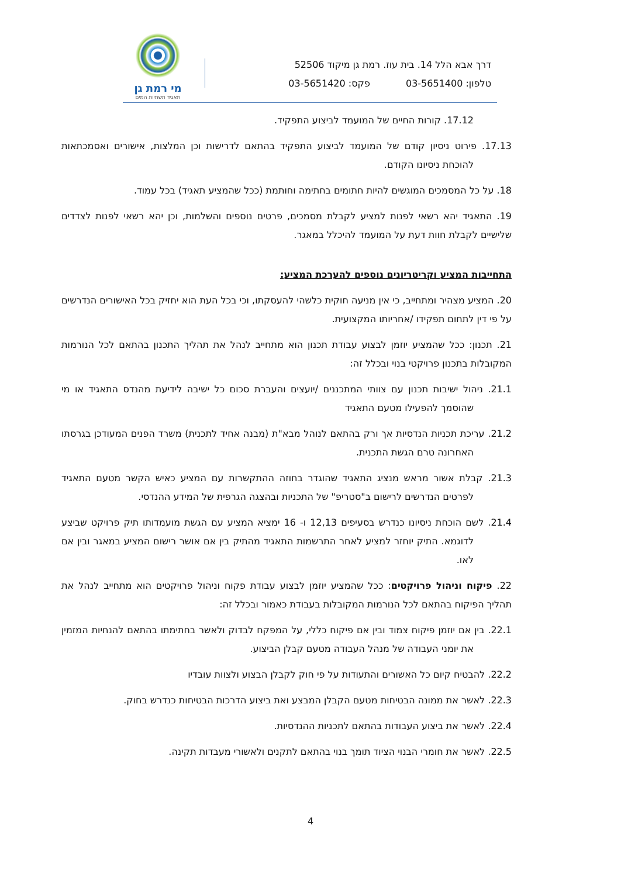מי רמת גן
תאגיד תשתיות המים
דרך אבא הלל 14. בית עוז. רמת גן מיקוד 52506
טלפון: 03-5651400 פקס: 03-5651420
17.12. קורות החיים של המועמד לביצוע התפקיד.
17.13. פירוט ניסיון קודם של המועמד לביצוע התפקיד בהתאם לדרישות וכן המלצות, אישורים ואסמכתאות להוכחת ניסיונו הקודם.
18. על כל המסמכים המוגשים להיות חתומים בחתימה וחותמת (ככל שהמציע תאגיד) בכל עמוד.
19. התאגיד יהא רשאי לפנות למציע לקבלת מסמכים, פרטים נוספים והשלמות, וכן יהא רשאי לפנות לצדדים שלישיים לקבלת חוות דעת על המועמד להיכלל במאגר.
התחייבות המציע וקריטריונים נוספים להערכת המציע:
20. המציע מצהיר ומתחייב, כי אין מניעה חוקית כלשהי להעסקתו, וכי בכל העת הוא יחזיק בכל האישורים הנדרשים על פי דין לתחום תפקידו /אחריותו המקצועית.
21. תכנון: ככל שהמציע יוזמן לבצוע עבודת תכנון הוא מתחייב לנהל את תהליך התכנון בהתאם לכל הנורמות המקובלות בתכנון פרויקטי בנוי ובכלל זה:
21.1. ניהול ישיבות תכנון עם צוותי המתכננים /יועצים והעברת סכום כל ישיבה לידיעת מהנדס התאגיד או מי שהוסמך להפעילו מטעם התאגיד
21.2. עריכת תכניות הנדסיות אך ורק בהתאם לנוהל מבא"ת (מבנה אחיד לתכנית) משרד הפנים המעודכן בגרסתו האחרונה טרם הגשת התכנית.
21.3. קבלת אשור מראש מנציג התאגיד שהוגדר בחוזה ההתקשרות עם המציע כאיש הקשר מטעם התאגיד לפרטים הנדרשים לרישום ב"סטריפ" של התכניות ובהצגה הגרפית של המידע ההנדסי.
21.4. לשם הוכחת ניסיונו כנדרש בסעיפים 12,13 ו- 16 ימציא המציע עם הגשת מועמדותו תיק פרויקט שביצע לדוגמא. התיק יוחזר למציע לאחר התרשמות התאגיד מהתיק בין אם אושר רישום המציע במאגר ובין אם לאו.
22. פיקוח וניהול פרויקטים: ככל שהמציע יוזמן לבצוע עבודת פקוח וניהול פרויקטים הוא מתחייב לנהל את תהליך הפיקוח בהתאם לכל הנורמות המקובלות בעבודת כאמור ובכלל זה:
22.1. בין אם יוזמן פיקוח צמוד ובין אם פיקוח כללי, על המפקח לבדוק ולאשר בחתימתו בהתאם להנחיות המזמין את יומני העבודה של מנהל העבודה מטעם קבלן הביצוע.
22.2. להבטיח קיום כל האשורים והתעודות על פי חוק לקבלן הבצוע ולצוות עובדיו
22.3. לאשר את ממונה הבטיחות מטעם הקבלן המבצע ואת ביצוע הדרכות הבטיחות כנדרש בחוק.
22.4. לאשר את ביצוע העבודות בהתאם לתכניות ההנדסיות.
22.5. לאשר את חומרי הבנוי הציוד תומך בנוי בהתאם לתקנים ולאשורי מעבדות תקינה.
4